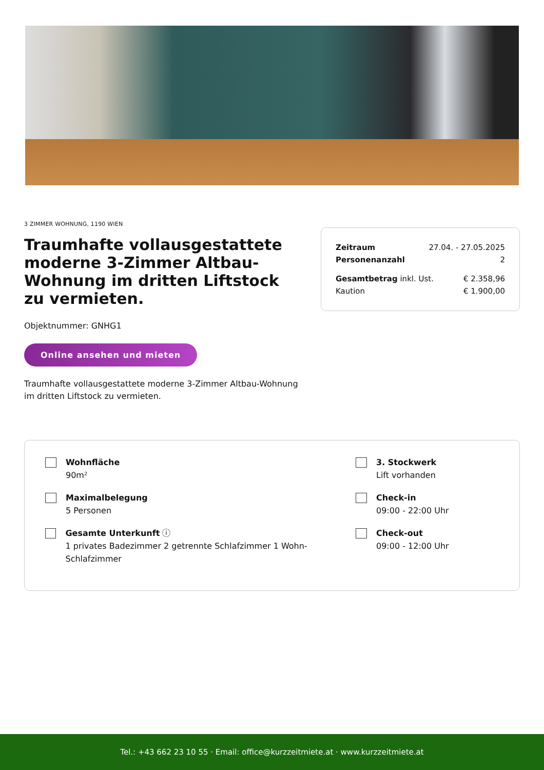3 ZIMMER WOHNUNG, 1190 WIEN
Traumhafte vollausgestattete moderne 3-Zimmer Altbau-Wohnung im dritten Liftstock zu vermieten.
Objektnummer: GNHG1
Online ansehen und mieten
Traumhafte vollausgestattete moderne 3-Zimmer Altbau-Wohnung im dritten Liftstock zu vermieten.
Zeitraum 27.04. - 27.05.2025
Personenanzahl 2
Gesamtbetrag inkl. Ust. € 2.358,96
Kaution € 1.900,00
Wohnfläche
90m²
Maximalbelegung
5 Personen
Gesamte Unterkunft ⓘ
1 privates Badezimmer 2 getrennte Schlafzimmer 1 Wohn-Schlafzimmer
3. Stockwerk
Lift vorhanden
Check-in
09:00 - 22:00 Uhr
Check-out
09:00 - 12:00 Uhr
Tel.: +43 662 23 10 55 · Email: office@kurzzeitmiete.at · www.kurzzeitmiete.at